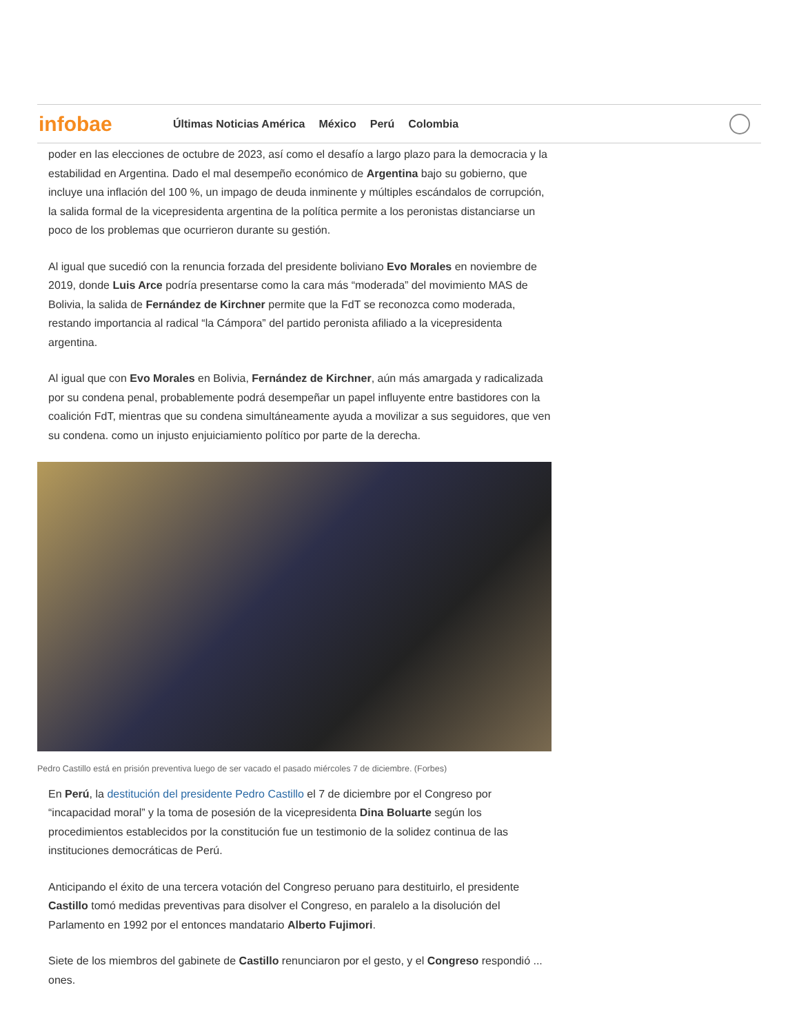poder en las elecciones de octubre de 2023, así como el desafío a largo plazo para la democracia y la estabilidad en Argentina. Dado el mal desempeño económico de Argentina bajo su gobierno, que incluye una inflación del 100 %, un impago de deuda inminente y múltiples escándalos de corrupción, la salida formal de la vicepresidenta argentina de la política permite a los peronistas distanciarse un poco de los problemas que ocurrieron durante su gestión.
Al igual que sucedió con la renuncia forzada del presidente boliviano Evo Morales en noviembre de 2019, donde Luis Arce podría presentarse como la cara más “moderada” del movimiento MAS de Bolivia, la salida de Fernández de Kirchner permite que la FdT se reconozca como moderada, restando importancia al radical “la Cámpora” del partido peronista afiliado a la vicepresidenta argentina.
Al igual que con Evo Morales en Bolivia, Fernández de Kirchner, aún más amargada y radicalizada por su condena penal, probablemente podrá desempeñar un papel influyente entre bastidores con la coalición FdT, mientras que su condena simultáneamente ayuda a movilizar a sus seguidores, que ven su condena. como un injusto enjuiciamiento político por parte de la derecha.
Pedro Castillo está en prisión preventiva luego de ser vacado el pasado miércoles 7 de diciembre. (Forbes)
En Perú, la destitución del presidente Pedro Castillo el 7 de diciembre por el Congreso por “incapacidad moral” y la toma de posesión de la vicepresidenta Dina Boluarte según los procedimientos establecidos por la constitución fue un testimonio de la solidez continua de las instituciones democráticas de Perú.
Anticipando el éxito de una tercera votación del Congreso peruano para destituirlo, el presidente Castillo tomó medidas preventivas para disolver el Congreso, en paralelo a la disolución del Parlamento en 1992 por el entonces mandatario Alberto Fujimori.
Siete de los miembros del gabinete de Castillo renunciaron por el gesto, y el Congreso respondió ... ones.
infobae
Últimas Noticias América México Perú Colombia